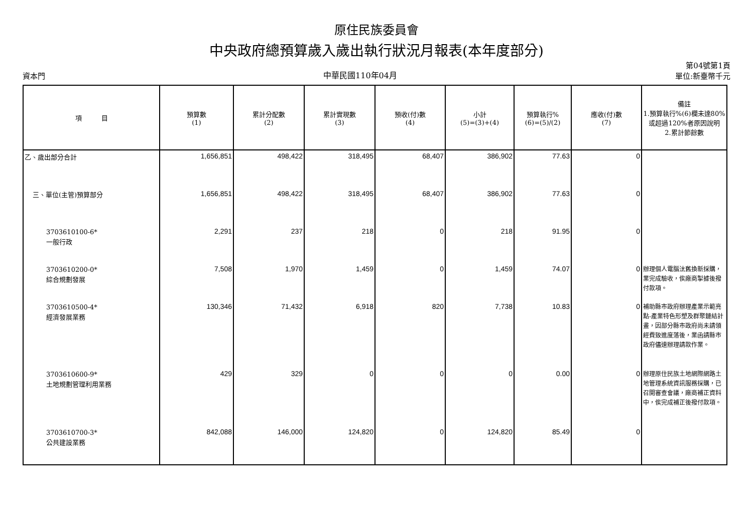原住民族委員會
中央政府總預算歲入歲出執行狀況月報表(本年度部分)
資本門 中華民國110年04月 第04號第1頁
單位:新臺幣千元
| 項 目 | 預算數 (1) | 累計分配數 (2) | 累計實現數 (3) | 預收(付)數 (4) | 小計 (5)=(3)+(4) | 預算執行% (6)=(5)/(2) | 應收(付)數 (7) | 備註 1.預算執行%(6)欄未達80%或超過120%者原因說明 2.累計節餘數 |
| --- | --- | --- | --- | --- | --- | --- | --- | --- |
| 乙、歲出部分合計 | 1,656,851 | 498,422 | 318,495 | 68,407 | 386,902 | 77.63 | 0 | |
| 三、單位(主管)預算部分 | 1,656,851 | 498,422 | 318,495 | 68,407 | 386,902 | 77.63 | 0 | |
| 3703610100-6* 一般行政 | 2,291 | 237 | 218 | 0 | 218 | 91.95 | 0 | |
| 3703610200-0* 綜合規劃發展 | 7,508 | 1,970 | 1,459 | 0 | 1,459 | 74.07 | 0 | 辦理個人電腦汰舊換新採購，業完成驗收，俟廠商掣據後撥付款項。 |
| 3703610500-4* 經濟發展業務 | 130,346 | 71,432 | 6,918 | 820 | 7,738 | 10.83 | 0 | 補助縣市政府辦理產業示範亮點-產業特色形塑及群聚鏈結計畫，因部分縣市政府尚未請領經費致進度落後，業函請縣市政府儘速辦理請款作業。 |
| 3703610600-9* 土地規劃管理利用業務 | 429 | 329 | 0 | 0 | 0 | 0.00 | 0 | 辦理原住民族土地網際網路土地管理系統資訊服務採購，已召開審查會議，廠商補正資料中，俟完成補正後撥付款項。 |
| 3703610700-3* 公共建設業務 | 842,088 | 146,000 | 124,820 | 0 | 124,820 | 85.49 | 0 | |